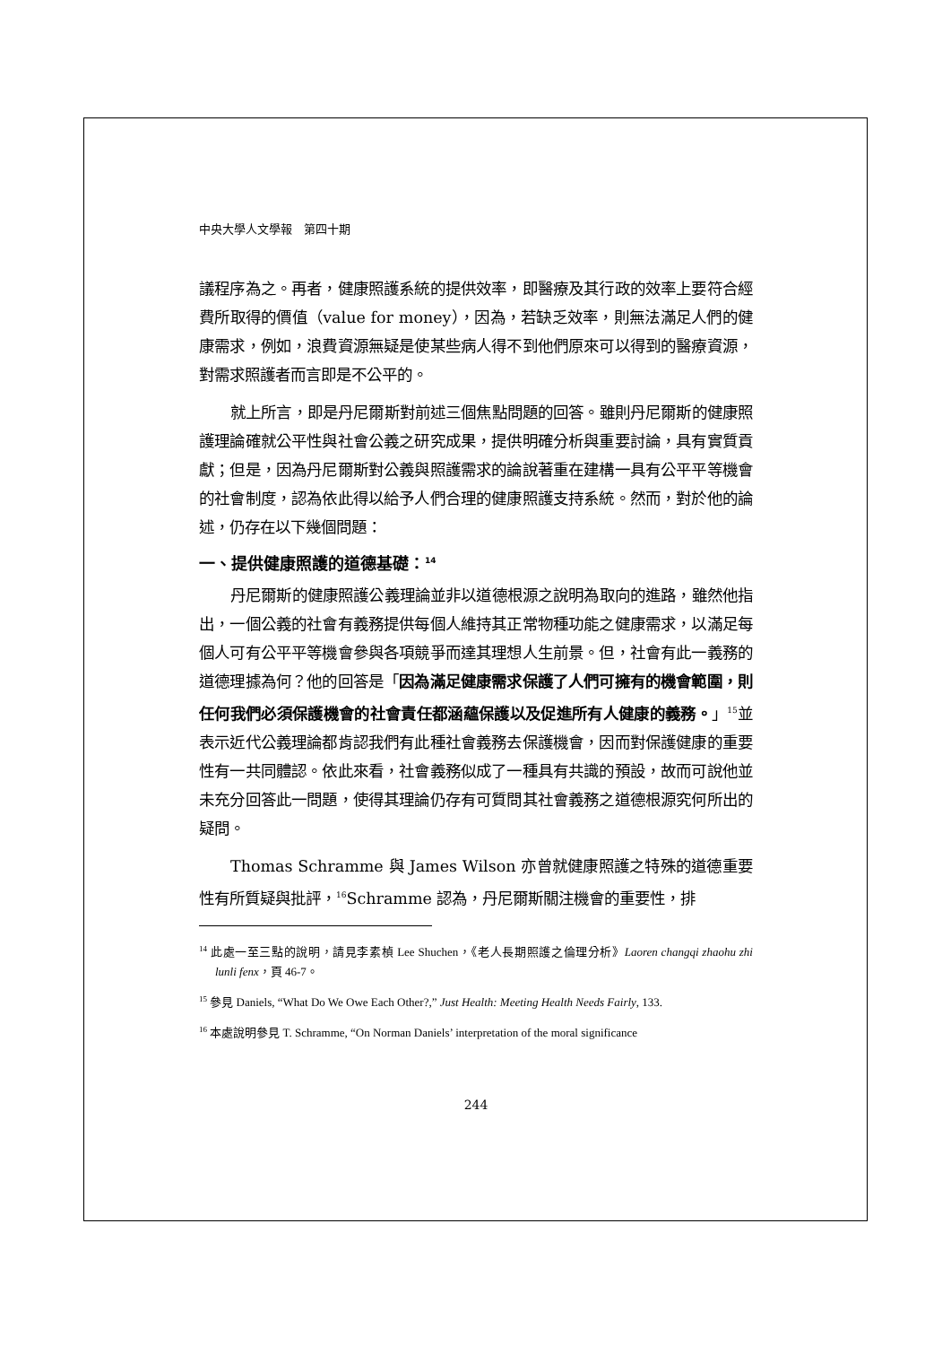中央大學人文學報　第四十期
議程序為之。再者，健康照護系統的提供效率，即醫療及其行政的效率上要符合經費所取得的價值（value for money），因為，若缺乏效率，則無法滿足人們的健康需求，例如，浪費資源無疑是使某些病人得不到他們原來可以得到的醫療資源，對需求照護者而言即是不公平的。
就上所言，即是丹尼爾斯對前述三個焦點問題的回答。雖則丹尼爾斯的健康照護理論確就公平性與社會公義之研究成果，提供明確分析與重要討論，具有實質貢獻；但是，因為丹尼爾斯對公義與照護需求的論說著重在建構一具有公平平等機會的社會制度，認為依此得以給予人們合理的健康照護支持系統。然而，對於他的論述，仍存在以下幾個問題：
一、提供健康照護的道德基礎：<sup>14</sup>
丹尼爾斯的健康照護公義理論並非以道德根源之說明為取向的進路，雖然他指出，一個公義的社會有義務提供每個人維持其正常物種功能之健康需求，以滿足每個人可有公平平等機會參與各項競爭而達其理想人生前景。但，社會有此一義務的道德理據為何？他的回答是「因為滿足健康需求保護了人們可擁有的機會範圍，則任何我們必須保護機會的社會責任都涵蘊保護以及促進所有人健康的義務。」<sup>15</sup>並表示近代公義理論都肯認我們有此種社會義務去保護機會，因而對保護健康的重要性有一共同體認。依此來看，社會義務似成了一種具有共識的預設，故而可說他並未充分回答此一問題，使得其理論仍存有可質問其社會義務之道德根源究何所出的疑問。
Thomas Schramme 與 James Wilson 亦曾就健康照護之特殊的道德重要性有所質疑與批評，<sup>16</sup>Schramme 認為，丹尼爾斯關注機會的重要性，排
<sup>14</sup> 此處一至三點的說明，請見李素楨 Lee Shuchen，《老人長期照護之倫理分析》Laoren changqi zhaohu zhi lunli fenx，頁 46-7。
<sup>15</sup> 參見 Daniels, “What Do We Owe Each Other?,” Just Health: Meeting Health Needs Fairly, 133.
<sup>16</sup> 本處說明參見 T. Schramme, “On Norman Daniels’ interpretation of the moral significance
244